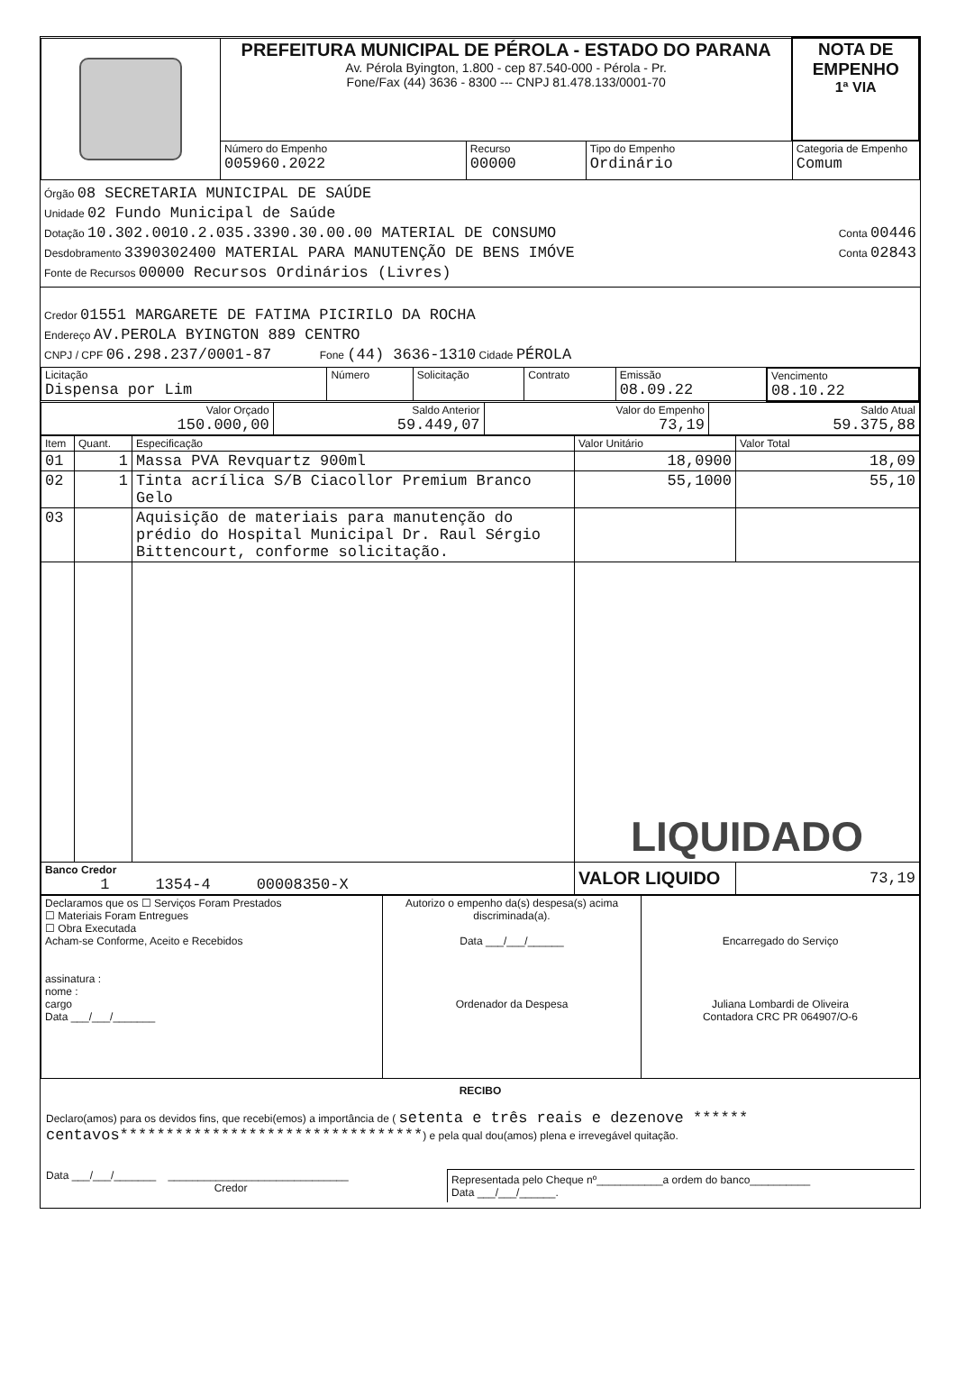| | PREFEITURA MUNICIPAL DE PÉROLA - ESTADO DO PARANA Av. Pérola Byington, 1.800 - cep 87.540-000 - Pérola - Pr. Fone/Fax (44) 3636 - 8300 --- CNPJ 81.478.133/0001-70 | | | | NOTA DE EMPENHO 1ª VIA |
| | Número do Empenho 005960.2022 | Recurso 00000 | Tipo do Empenho Ordinário | Categoria de Empenho Comum | |
Órgão 08 SECRETARIA MUNICIPAL DE SAÚDE
Unidade 02 Fundo Municipal de Saúde
Dotação 10.302.0010.2.035.3390.30.00.00 MATERIAL DE CONSUMO Conta 00446
Desdobramento 3390302400 MATERIAL PARA MANUTENÇÃO DE BENS IMÓVE Conta 02843
Fonte de Recursos 00000 Recursos Ordinários (Livres)
Credor 01551 MARGARETE DE FATIMA PICIRILO DA ROCHA
Endereço AV.PEROLA BYINGTON 889 CENTRO
CNPJ / CPF 06.298.237/0001-87 Fone (44) 3636-1310 Cidade PÉROLA
| Licitação Dispensa por Lim | Número | Solicitação | Contrato | Emissão 08.09.22 | Vencimento 08.10.22 |
| Valor Orçado 150.000,00 | Saldo Anterior 59.449,07 | Valor do Empenho 73,19 | Saldo Atual 59.375,88 |
| Item | Quant. | Especificação | Valor Unitário | Valor Total |
| --- | --- | --- | --- | --- |
| 01 | 1 | Massa PVA Revquartz 900ml | 18,0900 | 18,09 |
| 02 | 1 | Tinta acrílica S/B Ciacollor Premium Branco Gelo | 55,1000 | 55,10 |
| 03 | | Aquisição de materiais para manutenção do prédio do Hospital Municipal Dr. Raul Sérgio Bittencourt, conforme solicitação. | | |
| | | | LIQUIDADO | |
| Banco Credor 1 1354-4 00008350-X | | | VALOR LIQUIDO | 73,19 |
| Declaramos que os ☐ Serviços Foram Prestados ☐ Materiais Foram Entregues ☐ Obra Executada Acham-se Conforme, Aceito e Recebidos assinatura : nome : cargo Data ___/___/_______ | Autorizo o empenho da(s) despesa(s) acima discriminada(a). Data ___/___/______ Ordenador da Despesa | Encarregado do Serviço Juliana Lombardi de Oliveira Contadora CRC PR 064907/O-6 |
RECIBO
Declaro(amos) para os devidos fins, que recebi(emos) a importância de ( setenta e três reais e dezenove ****** centavos*********************************) e pela qual dou(amos) plena e irrevegável quitação.
Data ___/___/_______ ______________________________
Credor
Representada pelo Cheque nº___________a ordem do banco__________
Data ___/___/______.